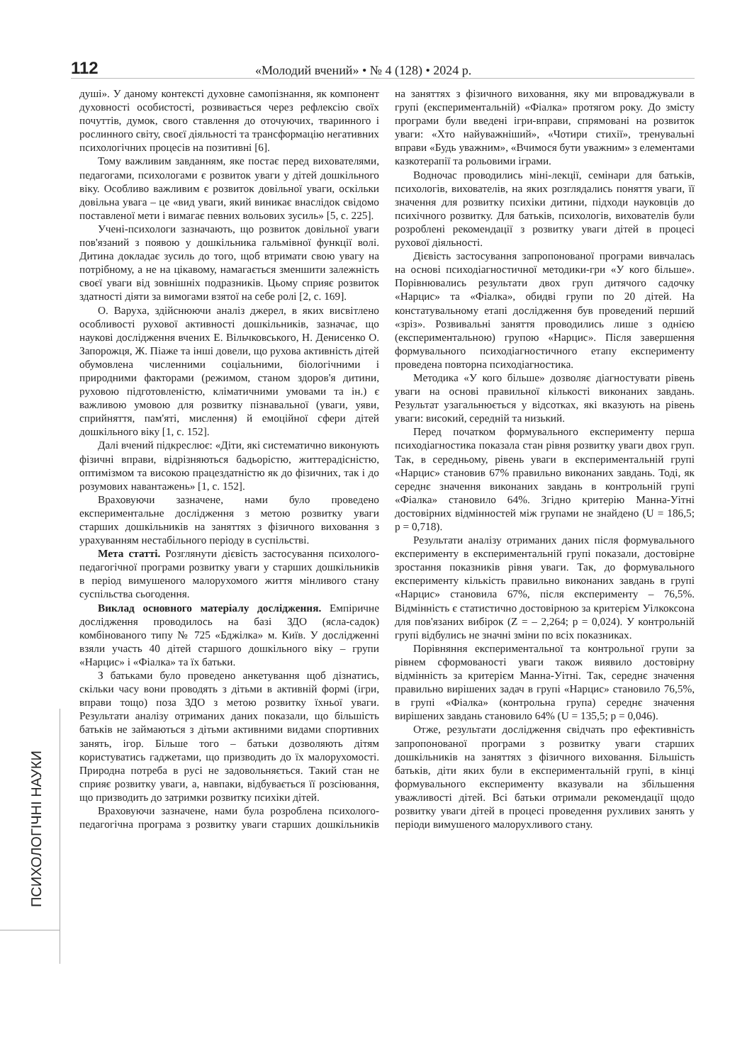112
«Молодий вчений» • № 4 (128) • 2024 р.
ПСИХОЛОГІЧНІ НАУКИ
душі». У даному контексті духовне самопізнання, як компонент духовності особистості, розвивається через рефлексію своїх почуттів, думок, свого ставлення до оточуючих, тваринного і рослинного світу, своєї діяльності та трансформацію негативних психологічних процесів на позитивні [6].
Тому важливим завданням, яке постає перед вихователями, педагогами, психологами є розвиток уваги у дітей дошкільного віку. Особливо важливим є розвиток довільної уваги, оскільки довільна увага – це «вид уваги, який виникає внаслідок свідомо поставленої мети і вимагає певних вольових зусиль» [5, с. 225].
Учені-психологи зазначають, що розвиток довільної уваги пов'язаний з появою у дошкільника гальмівної функції волі. Дитина докладає зусиль до того, щоб втримати свою увагу на потрібному, а не на цікавому, намагається зменшити залежність своєї уваги від зовнішніх подразників. Цьому сприяє розвиток здатності діяти за вимогами взятої на себе ролі [2, с. 169].
О. Варуха, здійснюючи аналіз джерел, в яких висвітлено особливості рухової активності дошкільників, зазначає, що наукові дослідження вчених Е. Вільчковського, Н. Денисенко О. Запорожця, Ж. Піаже та інші довели, що рухова активність дітей обумовлена численними соціальними, біологічними і природними факторами (режимом, станом здоров'я дитини, руховою підготовленістю, кліматичними умовами та ін.) є важливою умовою для розвитку пізнавальної (уваги, уяви, сприйняття, пам'яті, мислення) й емоційної сфери дітей дошкільного віку [1, с. 152].
Далі вчений підкреслює: «Діти, які систематично виконують фізичні вправи, відрізняються бадьорістю, життерадісністю, оптимізмом та високою працездатністю як до фізичних, так і до розумових навантажень» [1, с. 152].
Враховуючи зазначене, нами було проведено експериментальне дослідження з метою розвитку уваги старших дошкільників на заняттях з фізичного виховання з урахуванням нестабільного періоду в суспільстві.
Мета статті. Розглянути дієвість застосування психолого-педагогічної програми розвитку уваги у старших дошкільників в період вимушеного малорухомого життя мінливого стану суспільства сьогодення.
Виклад основного матеріалу дослідження. Емпіричне дослідження проводилось на базі ЗДО (ясла-садок) комбінованого типу № 725 «Бджілка» м. Київ. У дослідженні взяли участь 40 дітей старшого дошкільного віку – групи «Нарцис» і «Фіалка» та їх батьки.
З батьками було проведено анкетування щоб дізнатись, скільки часу вони проводять з дітьми в активній формі (ігри, вправи тощо) поза ЗДО з метою розвитку їхньої уваги. Результати аналізу отриманих даних показали, що більшість батьків не займаються з дітьми активними видами спортивних занять, ігор. Більше того – батьки дозволяють дітям користуватись гаджетами, що призводить до їх малорухомості. Природна потреба в русі не задовольняється. Такий стан не сприяє розвитку уваги, а, навпаки, відбувається її розсіювання, що призводить до затримки розвитку психіки дітей.
Враховуючи зазначене, нами була розроблена психолого-педагогічна програма з розвитку уваги старших дошкільників на заняттях з фізичного виховання, яку ми впроваджували в групі (експериментальній) «Фіалка» протягом року. До змісту програми були введені ігри-вправи, спрямовані на розвиток уваги: «Хто найуважніший», «Чотири стихії», тренувальні вправи «Будь уважним», «Вчимося бути уважним» з елементами казкотерапії та рольовими іграми.
Водночас проводились міні-лекції, семінари для батьків, психологів, вихователів, на яких розглядались поняття уваги, її значення для розвитку психіки дитини, підходи науковців до психічного розвитку. Для батьків, психологів, вихователів були розроблені рекомендації з розвитку уваги дітей в процесі рухової діяльності.
Дієвість застосування запропонованої програми вивчалась на основі психодіагностичної методики-гри «У кого більше». Порівнювались результати двох груп дитячого садочку «Нарцис» та «Фіалка», обидві групи по 20 дітей. На констатувальному етапі дослідження був проведений перший «зріз». Розвивальні заняття проводились лише з однією (експериментальною) групою «Нарцис». Після завершення формувального психодіагностичного етапу експерименту проведена повторна психодіагностика.
Методика «У кого більше» дозволяє діагностувати рівень уваги на основі правильної кількості виконаних завдань. Результат узагальнюється у відсотках, які вказують на рівень уваги: високий, середній та низький.
Перед початком формувального експерименту перша психодіагностика показала стан рівня розвитку уваги двох груп. Так, в середньому, рівень уваги в експериментальній групі «Нарцис» становив 67% правильно виконаних завдань. Тоді, як середнє значення виконаних завдань в контрольній групі «Фіалка» становило 64%. Згідно критерію Манна-Уітні достовірних відмінностей між групами не знайдено (U = 186,5; p = 0,718).
Результати аналізу отриманих даних після формувального експерименту в експериментальній групі показали, достовірне зростання показників рівня уваги. Так, до формувального експерименту кількість правильно виконаних завдань в групі «Нарцис» становила 67%, після експерименту – 76,5%. Відмінність є статистично достовірною за критерієм Уілкоксона для пов'язаних вибірок (Z = – 2,264; p = 0,024). У контрольній групі відбулись не значні зміни по всіх показниках.
Порівняння експериментальної та контрольної групи за рівнем сформованості уваги також виявило достовірну відмінність за критерієм Манна-Уітні. Так, середнє значення правильно вирішених задач в групі «Нарцис» становило 76,5%, в групі «Фіалка» (контрольна група) середнє значення вирішених завдань становило 64% (U = 135,5; p = 0,046).
Отже, результати дослідження свідчать про ефективність запропонованої програми з розвитку уваги старших дошкільників на заняттях з фізичного виховання. Більшість батьків, діти яких були в експериментальній групі, в кінці формувального експерименту вказували на збільшення уважливості дітей. Всі батьки отримали рекомендації щодо розвитку уваги дітей в процесі проведення рухливих занять у періоди вимушеного малорухливого стану.